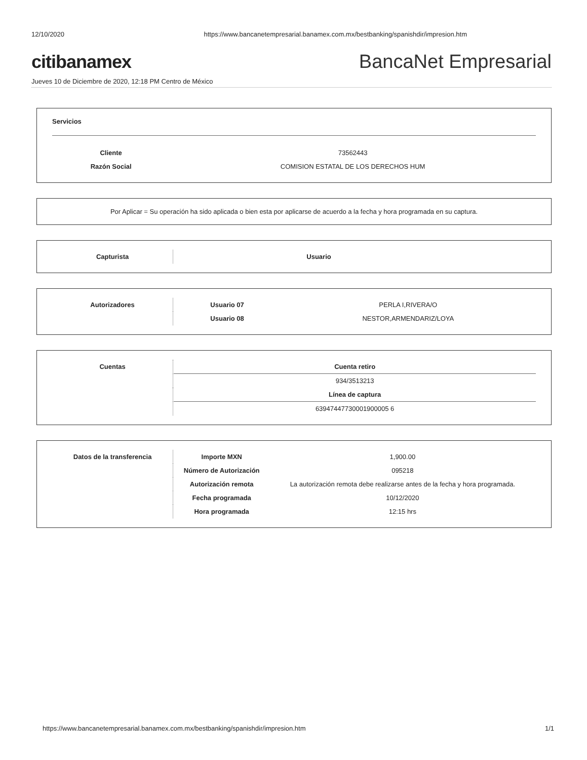12/10/2020 https://www.bancanetempresarial.banamex.com.mx/bestbanking/spanishdir/impresion.htm
citibanamex BancaNet Empresarial
Jueves 10 de Diciembre de 2020, 12:18 PM Centro de México
Servicios
| Cliente | 73562443 |
| Razón Social | COMISION ESTATAL DE LOS DERECHOS HUM |
Por Aplicar = Su operación ha sido aplicada o bien esta por aplicarse de acuerdo a la fecha y hora programada en su captura.
| Capturista | | Usuario | |
| Autorizadores | | Usuario 07 | PERLA I,RIVERA/O |
| | | Usuario 08 | NESTOR,ARMENDARIZ/LOYA |
| Cuentas | | Cuenta retiro |
| | | 934/3513213 |
| | | Línea de captura |
| | | 63947447730001900005 6 |
| Datos de la transferencia | | Importe MXN | 1,900.00 |
| | | Número de Autorización | 095218 |
| | | Autorización remota | La autorización remota debe realizarse antes de la fecha y hora programada. |
| | | Fecha programada | 10/12/2020 |
| | | Hora programada | 12:15 hrs |
https://www.bancanetempresarial.banamex.com.mx/bestbanking/spanishdir/impresion.htm 1/1